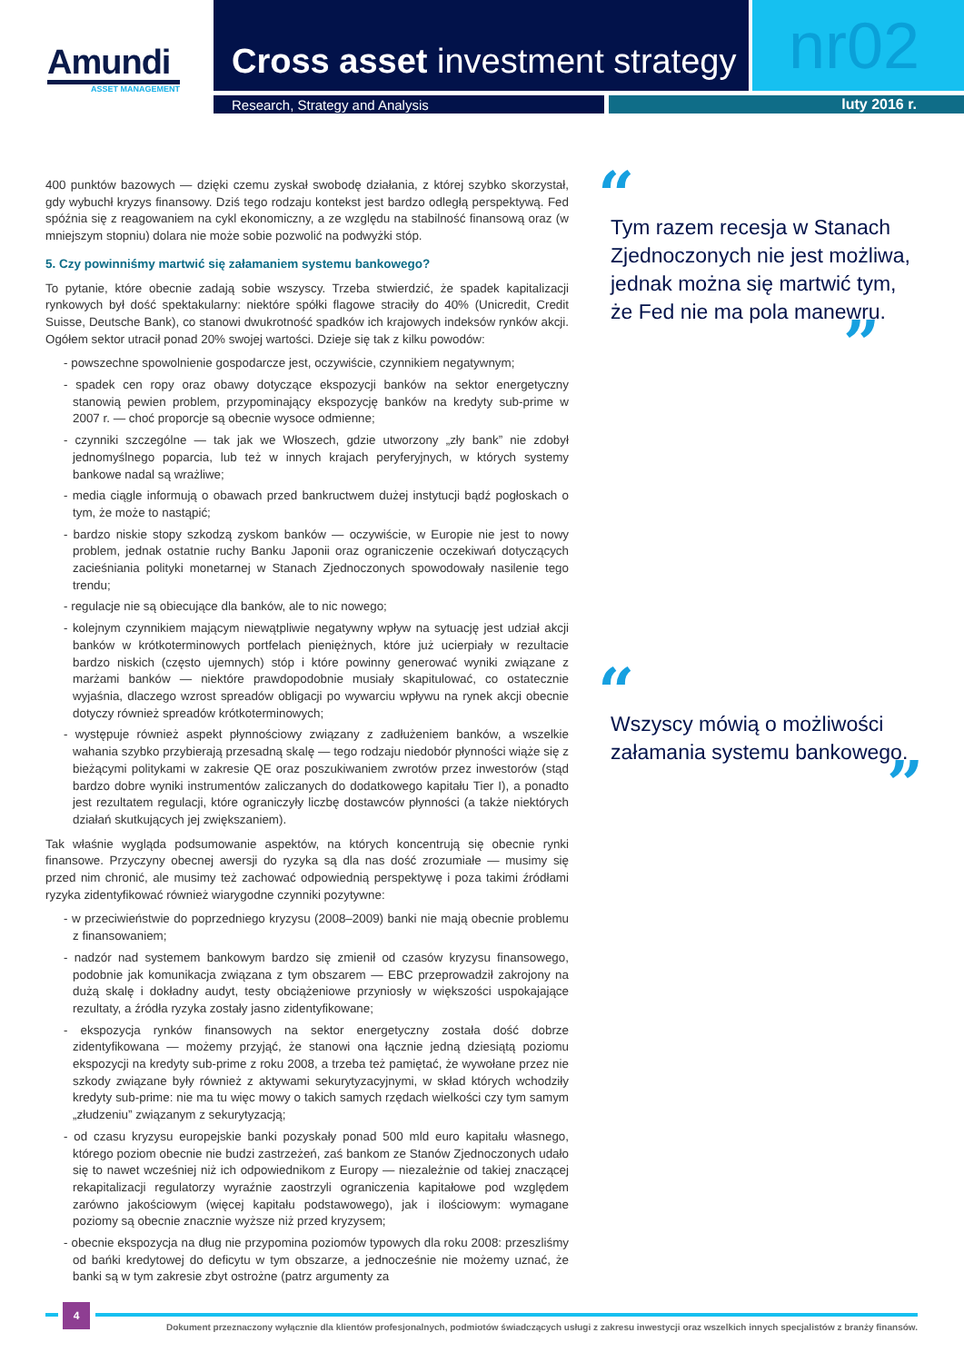Amundi
ASSET MANAGEMENT
Cross asset investment strategy nr02
Research, Strategy and Analysis luty 2016 r.
400 punktów bazowych — dzięki czemu zyskał swobodę działania, z której szybko skorzystał, gdy wybuchł kryzys finansowy. Dziś tego rodzaju kontekst jest bardzo odległą perspektywą. Fed spóźnia się z reagowaniem na cykl ekonomiczny, a ze względu na stabilność finansową oraz (w mniejszym stopniu) dolara nie może sobie pozwolić na podwyżki stóp.
5. Czy powinniśmy martwić się załamaniem systemu bankowego?
To pytanie, które obecnie zadają sobie wszyscy. Trzeba stwierdzić, że spadek kapitalizacji rynkowych był dość spektakularny: niektóre spółki flagowe straciły do 40% (Unicredit, Credit Suisse, Deutsche Bank), co stanowi dwukrotność spadków ich krajowych indeksów rynków akcji. Ogółem sektor utracił ponad 20% swojej wartości. Dzieje się tak z kilku powodów:
- powszechne spowolnienie gospodarcze jest, oczywiście, czynnikiem negatywnym;
- spadek cen ropy oraz obawy dotyczące ekspozycji banków na sektor energetyczny stanowią pewien problem, przypominający ekspozycję banków na kredyty sub-prime w 2007 r. — choć proporcje są obecnie wysoce odmienne;
- czynniki szczególne — tak jak we Włoszech, gdzie utworzony „zły bank” nie zdobył jednomyślnego poparcia, lub też w innych krajach peryferyjnych, w których systemy bankowe nadal są wrażliwe;
- media ciągle informują o obawach przed bankructwem dużej instytucji bądź pogłoskach o tym, że może to nastąpić;
- bardzo niskie stopy szkodzą zyskom banków — oczywiście, w Europie nie jest to nowy problem, jednak ostatnie ruchy Banku Japonii oraz ograniczenie oczekiwań dotyczących zacieśniania polityki monetarnej w Stanach Zjednoczonych spowodowały nasilenie tego trendu;
- regulacje nie są obiecujące dla banków, ale to nic nowego;
- kolejnym czynnikiem mającym niewątpliwie negatywny wpływ na sytuację jest udział akcji banków w krótkoterminowych portfelach pieniężnych, które już ucierpiały w rezultacie bardzo niskich (często ujemnych) stóp i które powinny generować wyniki związane z marżami banków — niektóre prawdopodobnie musiały skapitulować, co ostatecznie wyjaśnia, dlaczego wzrost spreadów obligacji po wywarciu wpływu na rynek akcji obecnie dotyczy również spreadów krótkoterminowych;
- występuje również aspekt płynnościowy związany z zadłużeniem banków, a wszelkie wahania szybko przybierają przesadną skalę — tego rodzaju niedobór płynności wiąże się z bieżącymi politykami w zakresie QE oraz poszukiwaniem zwrotów przez inwestorów (stąd bardzo dobre wyniki instrumentów zaliczanych do dodatkowego kapitału Tier I), a ponadto jest rezultatem regulacji, które ograniczyły liczbę dostawców płynności (a także niektórych działań skutkujących jej zwiększaniem).
Tak właśnie wygląda podsumowanie aspektów, na których koncentrują się obecnie rynki finansowe. Przyczyny obecnej awersji do ryzyka są dla nas dość zrozumiałe — musimy się przed nim chronić, ale musimy też zachować odpowiednią perspektywę i poza takimi źródłami ryzyka zidentyfikować również wiarygodne czynniki pozytywne:
- w przeciwieństwie do poprzedniego kryzysu (2008–2009) banki nie mają obecnie problemu z finansowaniem;
- nadzór nad systemem bankowym bardzo się zmienił od czasów kryzysu finansowego, podobnie jak komunikacja związana z tym obszarem — EBC przeprowadził zakrojony na dużą skalę i dokładny audyt, testy obciążeniowe przyniosły w większości uspokajające rezultaty, a źródła ryzyka zostały jasno zidentyfikowane;
- ekspozycja rynków finansowych na sektor energetyczny została dość dobrze zidentyfikowana — możemy przyjąć, że stanowi ona łącznie jedną dziesiątą poziomu ekspozycji na kredyty sub-prime z roku 2008, a trzeba też pamiętać, że wywołane przez nie szkody związane były również z aktywami sekurytyzacyjnymi, w skład których wchodziły kredyty sub-prime: nie ma tu więc mowy o takich samych rzędach wielkości czy tym samym „złudzeniu” związanym z sekurytyzacją;
- od czasu kryzysu europejskie banki pozyskały ponad 500 mld euro kapitału własnego, którego poziom obecnie nie budzi zastrzeżeń, zaś bankom ze Stanów Zjednoczonych udało się to nawet wcześniej niż ich odpowiednikom z Europy — niezależnie od takiej znaczącej rekapitalizacji regulatorzy wyraźnie zaostrzyli ograniczenia kapitałowe pod względem zarówno jakościowym (więcej kapitału podstawowego), jak i ilościowym: wymagane poziomy są obecnie znacznie wyższe niż przed kryzysem;
- obecnie ekspozycja na dług nie przypomina poziomów typowych dla roku 2008: przeszliśmy od bańki kredytowej do deficytu w tym obszarze, a jednocześnie nie możemy uznać, że banki są w tym zakresie zbyt ostrożne (patrz argumenty za
“
Tym razem recesja w Stanach Zjednoczonych nie jest możliwa, jednak można się martwić tym, że Fed nie ma pola manewru.
”
“
Wszyscy mówią o możliwości załamania systemu bankowego.
”
4
Dokument przeznaczony wyłącznie dla klientów profesjonalnych, podmiotów świadczących usługi z zakresu inwestycji oraz wszelkich innych specjalistów z branży finansów.